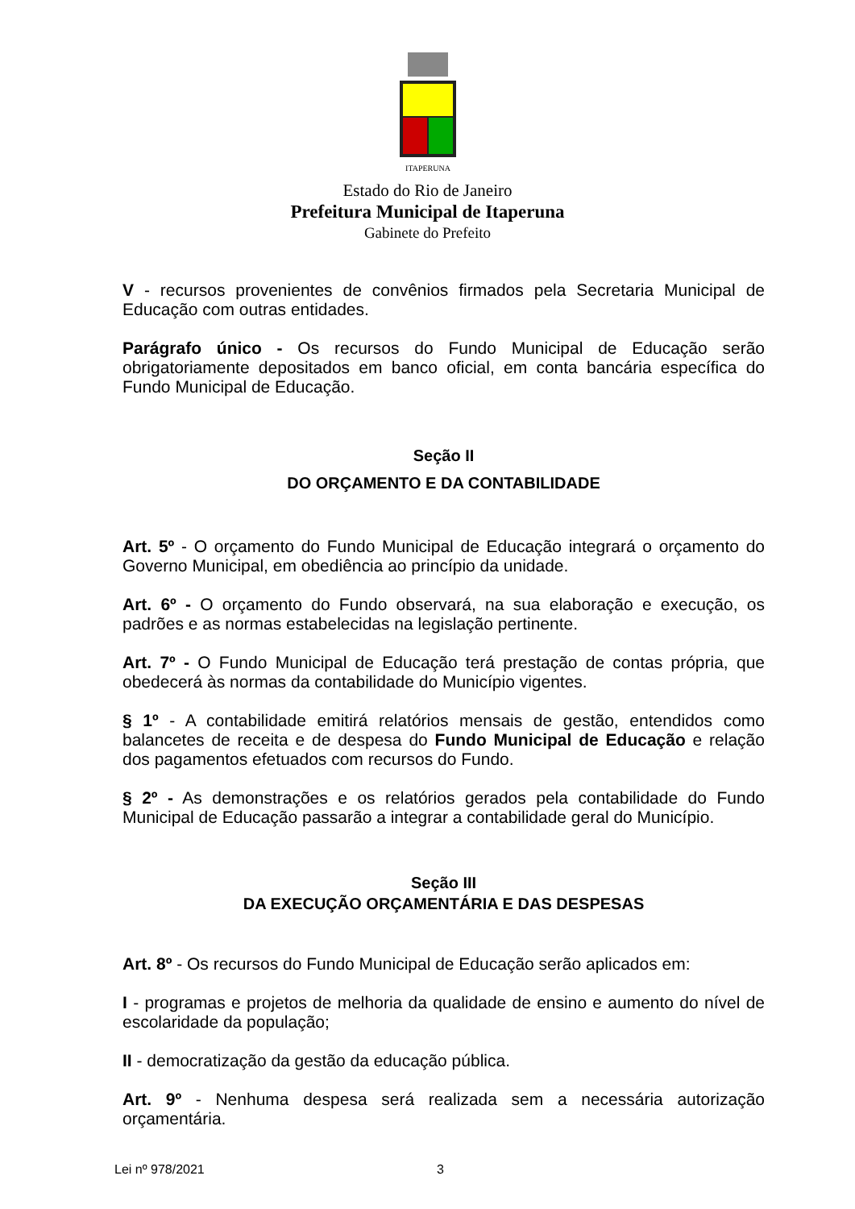ITAPERUNA
Estado do Rio de Janeiro
Prefeitura Municipal de Itaperuna
Gabinete do Prefeito
V - recursos provenientes de convênios firmados pela Secretaria Municipal de Educação com outras entidades.
Parágrafo único - Os recursos do Fundo Municipal de Educação serão obrigatoriamente depositados em banco oficial, em conta bancária específica do Fundo Municipal de Educação.
Seção II
DO ORÇAMENTO E DA CONTABILIDADE
Art. 5º - O orçamento do Fundo Municipal de Educação integrará o orçamento do Governo Municipal, em obediência ao princípio da unidade.
Art. 6º - O orçamento do Fundo observará, na sua elaboração e execução, os padrões e as normas estabelecidas na legislação pertinente.
Art. 7º - O Fundo Municipal de Educação terá prestação de contas própria, que obedecerá às normas da contabilidade do Município vigentes.
§ 1º - A contabilidade emitirá relatórios mensais de gestão, entendidos como balancetes de receita e de despesa do Fundo Municipal de Educação e relação dos pagamentos efetuados com recursos do Fundo.
§ 2º - As demonstrações e os relatórios gerados pela contabilidade do Fundo Municipal de Educação passarão a integrar a contabilidade geral do Município.
Seção III
DA EXECUÇÃO ORÇAMENTÁRIA E DAS DESPESAS
Art. 8º - Os recursos do Fundo Municipal de Educação serão aplicados em:
I - programas e projetos de melhoria da qualidade de ensino e aumento do nível de escolaridade da população;
II - democratização da gestão da educação pública.
Art. 9º - Nenhuma despesa será realizada sem a necessária autorização orçamentária.
Lei nº 978/2021 3